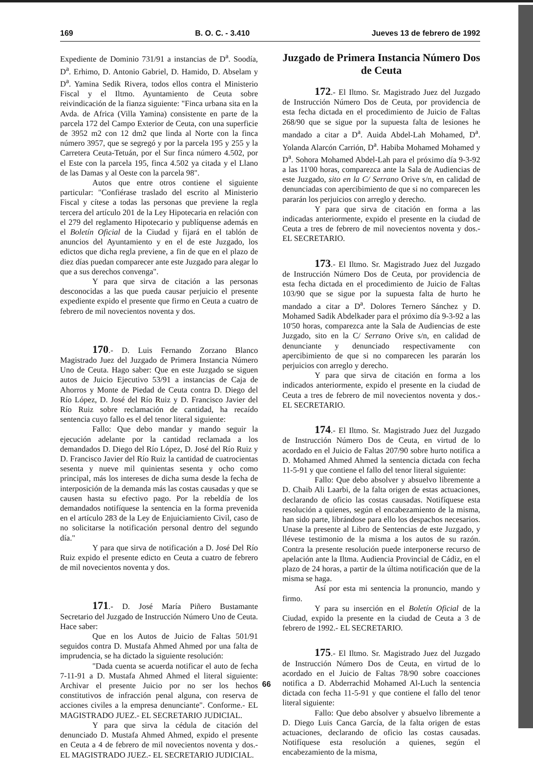169 B. O. C. - 3.410 Jueves 13 de febrero de 1992
Expediente de Dominio 731/91 a instancias de D<sup>a</sup>. Soodía, D<sup>a</sup>. Erhimo, D. Antonio Gabriel, D. Hamido, D. Abselam y D<sup>a</sup>. Yamina Sedik Rivera, todos ellos contra el Ministerio Fiscal y el Iltmo. Ayuntamiento de Ceuta sobre reivindicación de la fianza siguiente: "Finca urbana sita en la Avda. de Africa (Villa Yamina) consistente en parte de la parcela 172 del Campo Exterior de Ceuta, con una superficie de 3952 m2 con 12 dm2 que linda al Norte con la finca número 3957, que se segregó y por la parcela 195 y 255 y la Carretera Ceuta-Tetuán, por el Sur finca número 4.502, por el Este con la parcela 195, finca 4.502 ya citada y el Llano de las Damas y al Oeste con la parcela 98".
Autos que entre otros contiene el siguiente particular: "Confiérase traslado del escrito al Ministerio Fiscal y cítese a todas las personas que previene la regla tercera del artículo 201 de la Ley Hipotecaria en relación con el 279 del reglamento Hipotecario y publíquense además en el Boletín Oficial de la Ciudad y fijará en el tablón de anuncios del Ayuntamiento y en el de este Juzgado, los edictos que dicha regla previene, a fin de que en el plazo de diez días puedan comparecer ante este Juzgado para alegar lo que a sus derechos convenga".
Y para que sirva de citación a las personas desconocidas a las que pueda causar perjuicio el presente expediente expido el presente que firmo en Ceuta a cuatro de febrero de mil novecientos noventa y dos.
170.- D. Luis Fernando Zorzano Blanco Magistrado Juez del Juzgado de Primera Instancia Número Uno de Ceuta. Hago saber: Que en este Juzgado se siguen autos de Juicio Ejecutivo 53/91 a instancias de Caja de Ahorros y Monte de Piedad de Ceuta contra D. Diego del Río López, D. José del Río Ruiz y D. Francisco Javier del Río Ruiz sobre reclamación de cantidad, ha recaído sentencia cuyo fallo es el del tenor literal siguiente:
Fallo: Que debo mandar y mando seguir la ejecución adelante por la cantidad reclamada a los demandados D. Diego del Río López, D. José del Río Ruiz y D. Francisco Javier del Río Ruiz la cantidad de cuatrocientas sesenta y nueve mil quinientas sesenta y ocho como principal, más los intereses de dicha suma desde la fecha de interposición de la demanda más las costas causadas y que se causen hasta su efectivo pago. Por la rebeldía de los demandados notifíquese la sentencia en la forma prevenida en el artículo 283 de la Ley de Enjuiciamiento Civil, caso de no solicitarse la notificación personal dentro del segundo día."
Y para que sirva de notificación a D. José Del Río Ruiz expido el presente edicto en Ceuta a cuatro de febrero de mil novecientos noventa y dos.
171.- D. José María Piñero Bustamante Secretario del Juzgado de Instrucción Número Uno de Ceuta. Hace saber:
Que en los Autos de Juicio de Faltas 501/91 seguidos contra D. Mustafa Ahmed Ahmed por una falta de imprudencia, se ha dictado la siguiente resolución:
"Dada cuenta se acuerda notificar el auto de fecha 7-11-91 a D. Mustafa Ahmed Ahmed el literal siguiente: Archivar el presente Juicio por no ser los hechos constitutivos de infracción penal alguna, con reserva de acciones civiles a la empresa denunciante". Conforme.- EL MAGISTRADO JUEZ.- EL SECRETARIO JUDICIAL.
Y para que sirva la cédula de citación del denunciado D. Mustafa Ahmed Ahmed, expido el presente en Ceuta a 4 de febrero de mil novecientos noventa y dos.- EL MAGISTRADO JUEZ.- EL SECRETARIO JUDICIAL.
Juzgado de Primera Instancia Número Dos de Ceuta
172.- El Iltmo. Sr. Magistrado Juez del Juzgado de Instrucción Número Dos de Ceuta, por providencia de esta fecha dictada en el procedimiento de Juicio de Faltas 268/90 que se sigue por la supuesta falta de lesiones he mandado a citar a D<sup>a</sup>. Auida Abdel-Lah Mohamed, D<sup>a</sup>. Yolanda Alarcón Carrión, D<sup>a</sup>. Habiba Mohamed Mohamed y D<sup>a</sup>. Sohora Mohamed Abdel-Lah para el próximo día 9-3-92 a las 11'00 horas, comparezca ante la Sala de Audiencias de este Juzgado, sito en la C/ Serrano Orive s/n, en calidad de denunciadas con apercibimiento de que si no comparecen les pararán los perjuicios con arreglo y derecho.
Y para que sirva de citación en forma a las indicadas anteriormente, expido el presente en la ciudad de Ceuta a tres de febrero de mil novecientos noventa y dos.- EL SECRETARIO.
173.- El Iltmo. Sr. Magistrado Juez del Juzgado de Instrucción Número Dos de Ceuta, por providencia de esta fecha dictada en el procedimiento de Juicio de Faltas 103/90 que se sigue por la supuesta falta de hurto he mandado a citar a D<sup>a</sup>. Dolores Ternero Sánchez y D. Mohamed Sadik Abdelkader para el próximo día 9-3-92 a las 10'50 horas, comparezca ante la Sala de Audiencias de este Juzgado, sito en la C/ Serrano Orive s/n, en calidad de denunciante y denunciado respectivamente con apercibimiento de que si no comparecen les pararán los perjuicios con arreglo y derecho.
Y para que sirva de citación en forma a los indicados anteriormente, expido el presente en la ciudad de Ceuta a tres de febrero de mil novecientos noventa y dos.- EL SECRETARIO.
174.- El Iltmo. Sr. Magistrado Juez del Juzgado de Instrucción Número Dos de Ceuta, en virtud de lo acordado en el Juicio de Faltas 207/90 sobre hurto notifica a D. Mohamed Ahmed Ahmed la sentencia dictada con fecha 11-5-91 y que contiene el fallo del tenor literal siguiente:
Fallo: Que debo absolver y absuelvo libremente a D. Chaib Ali Laarbi, de la falta origen de estas actuaciones, declarando de oficio las costas causadas. Notifíquese esta resolución a quienes, según el encabezamiento de la misma, han sido parte, librándose para ello los despachos necesarios. Unase la presente al Libro de Sentencias de este Juzgado, y llévese testimonio de la misma a los autos de su razón. Contra la presente resolución puede interponerse recurso de apelación ante la Iltma. Audiencia Provincial de Cádiz, en el plazo de 24 horas, a partir de la última notificación que de la misma se haga.
Así por esta mi sentencia la pronuncio, mando y firmo.
Y para su inserción en el Boletín Oficial de la Ciudad, expido la presente en la ciudad de Ceuta a 3 de febrero de 1992.- EL SECRETARIO.
175.- El Iltmo. Sr. Magistrado Juez del Juzgado de Instrucción Número Dos de Ceuta, en virtud de lo acordado en el Juicio de Faltas 78/90 sobre coacciones notifica a D. Abderrachid Mohamed Al-Luch la sentencia dictada con fecha 11-5-91 y que contiene el fallo del tenor literal siguiente:
Fallo: Que debo absolver y absuelvo libremente a D. Diego Luis Canca García, de la falta origen de estas actuaciones, declarando de oficio las costas causadas. Notifíquese esta resolución a quienes, según el encabezamiento de la misma,
66